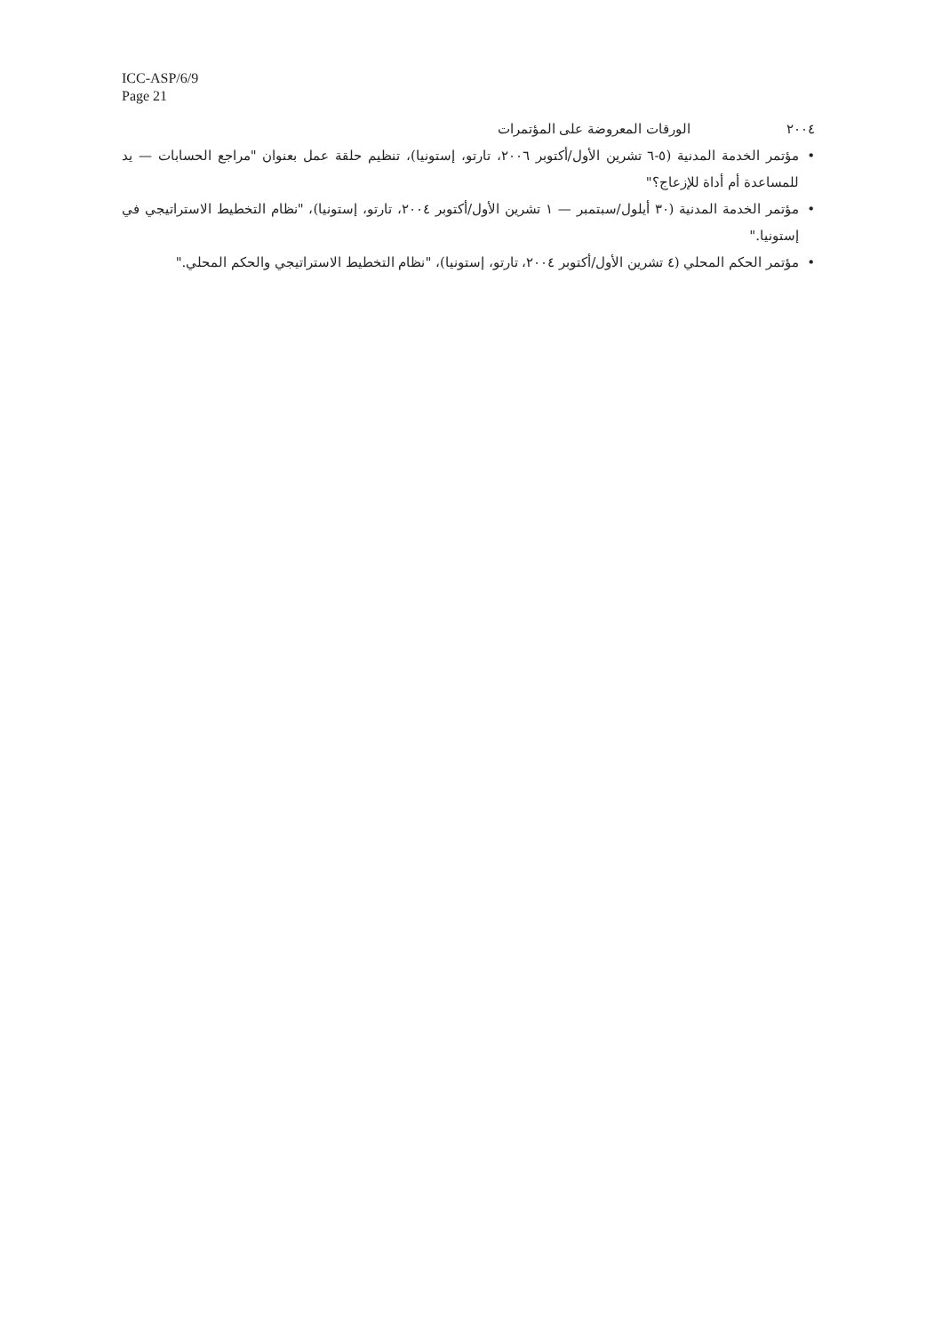ICC-ASP/6/9
Page 21
٢٠٠٤ الورقات المعروضة على المؤتمرات
• مؤتمر الخدمة المدنية (٥-٦ تشرين الأول/أكتوبر ٢٠٠٦، تارتو، إستونيا)، تنظيم حلقة عمل بعنوان "مراجع الحسابات — يد للمساعدة أم أداة للإزعاج؟"
• مؤتمر الخدمة المدنية (٣٠ أيلول/سبتمبر — ١ تشرين الأول/أكتوبر ٢٠٠٤، تارتو، إستونيا)، "نظام التخطيط الاستراتيجي في إستونيا."
• مؤتمر الحكم المحلي (٤ تشرين الأول/أكتوبر ٢٠٠٤، تارتو، إستونيا)، "نظام التخطيط الاستراتيجي والحكم المحلي."